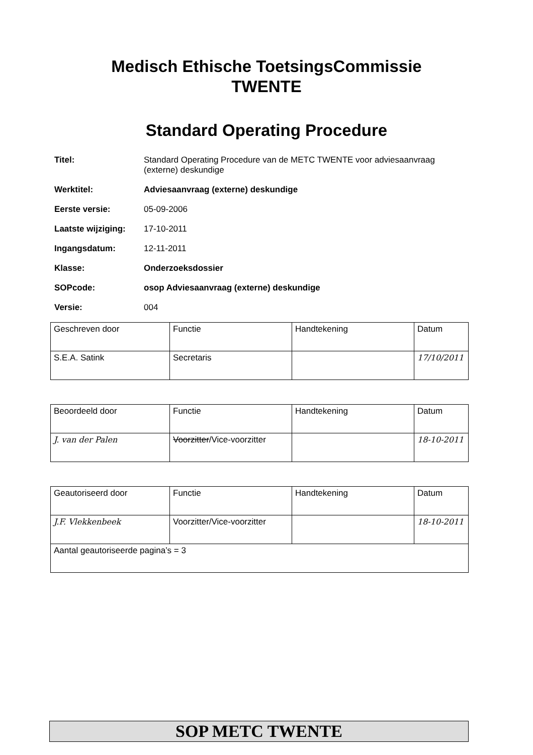Medisch Ethische ToetsingsCommissie
TWENTE
Standard Operating Procedure
| Titel: | Standard Operating Procedure van de METC TWENTE voor adviesaanvraag (externe) deskundige |
| Werktitel: | Adviesaanvraag (externe) deskundige |
| Eerste versie: | 05-09-2006 |
| Laatste wijziging: | 17-10-2011 |
| Ingangsdatum: | 12-11-2011 |
| Klasse: | Onderzoeksdossier |
| SOPcode: | osop Adviesaanvraag (externe) deskundige |
| Versie: | 004 |
| Geschreven door | Functie | Handtekening | Datum |
| S.E.A. Satink | Secretaris | | 17/10/2011 |
| Beoordeeld door | Functie | Handtekening | Datum |
| J. van der Palen | Voorzitter /Vice-voorzitter | | 18-10-2011 |
| Geautoriseerd door | Functie | Handtekening | Datum |
| J.F. Vlekkenbeek | Voorzitter/Vice-voorzitter | | 18-10-2011 |
| Aantal geautoriseerde pagina’s = 3 | | | |
SOP METC TWENTE